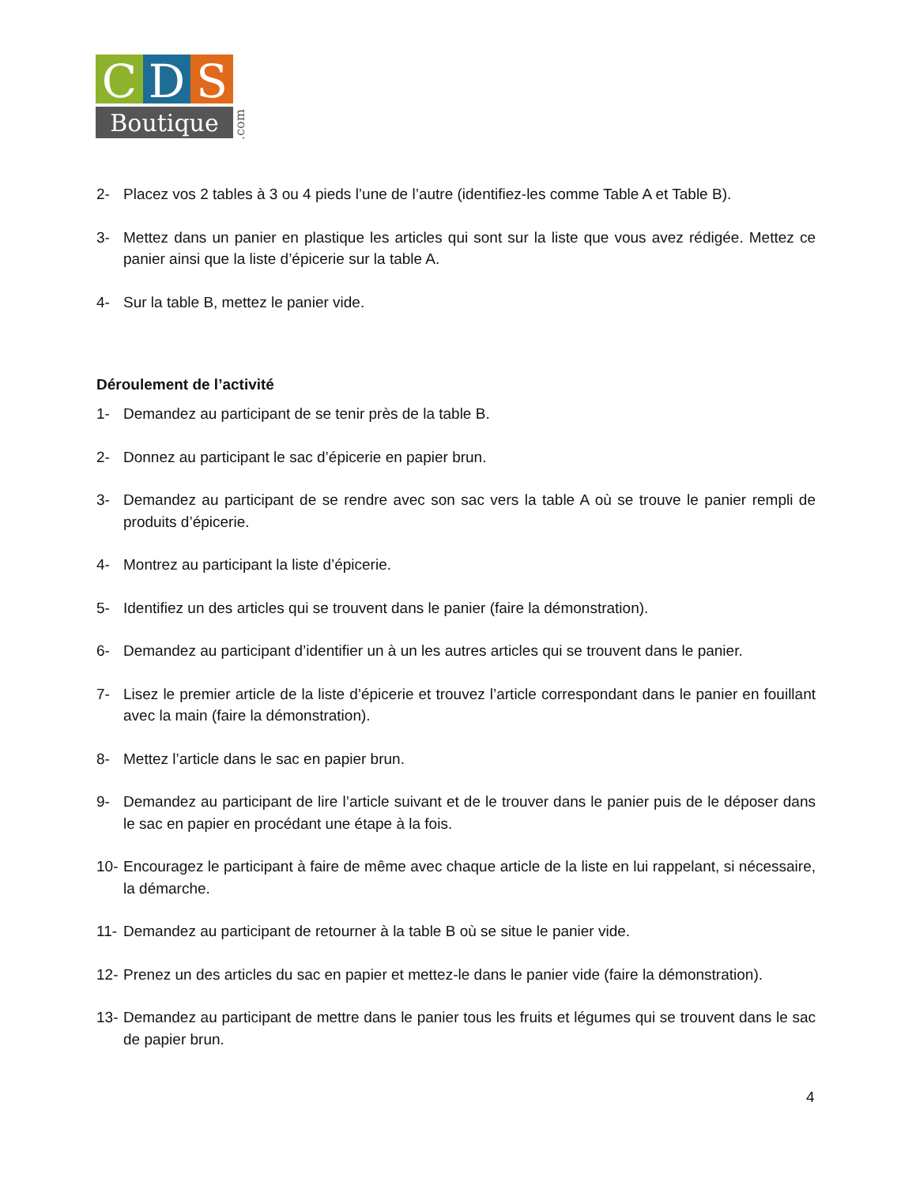C
D
S
Boutique
.com
2- Placez vos 2 tables à 3 ou 4 pieds l’une de l’autre (identifiez-les comme Table A et Table B).
3- Mettez dans un panier en plastique les articles qui sont sur la liste que vous avez rédigée. Mettez ce panier ainsi que la liste d’épicerie sur la table A.
4- Sur la table B, mettez le panier vide.
Déroulement de l’activité
1- Demandez au participant de se tenir près de la table B.
2- Donnez au participant le sac d’épicerie en papier brun.
3- Demandez au participant de se rendre avec son sac vers la table A où se trouve le panier rempli de produits d’épicerie.
4- Montrez au participant la liste d’épicerie.
5- Identifiez un des articles qui se trouvent dans le panier (faire la démonstration).
6- Demandez au participant d’identifier un à un les autres articles qui se trouvent dans le panier.
7- Lisez le premier article de la liste d’épicerie et trouvez l’article correspondant dans le panier en fouillant avec la main (faire la démonstration).
8- Mettez l’article dans le sac en papier brun.
9- Demandez au participant de lire l’article suivant et de le trouver dans le panier puis de le déposer dans le sac en papier en procédant une étape à la fois.
10- Encouragez le participant à faire de même avec chaque article de la liste en lui rappelant, si nécessaire, la démarche.
11- Demandez au participant de retourner à la table B où se situe le panier vide.
12- Prenez un des articles du sac en papier et mettez-le dans le panier vide (faire la démonstration).
13- Demandez au participant de mettre dans le panier tous les fruits et légumes qui se trouvent dans le sac de papier brun.
4